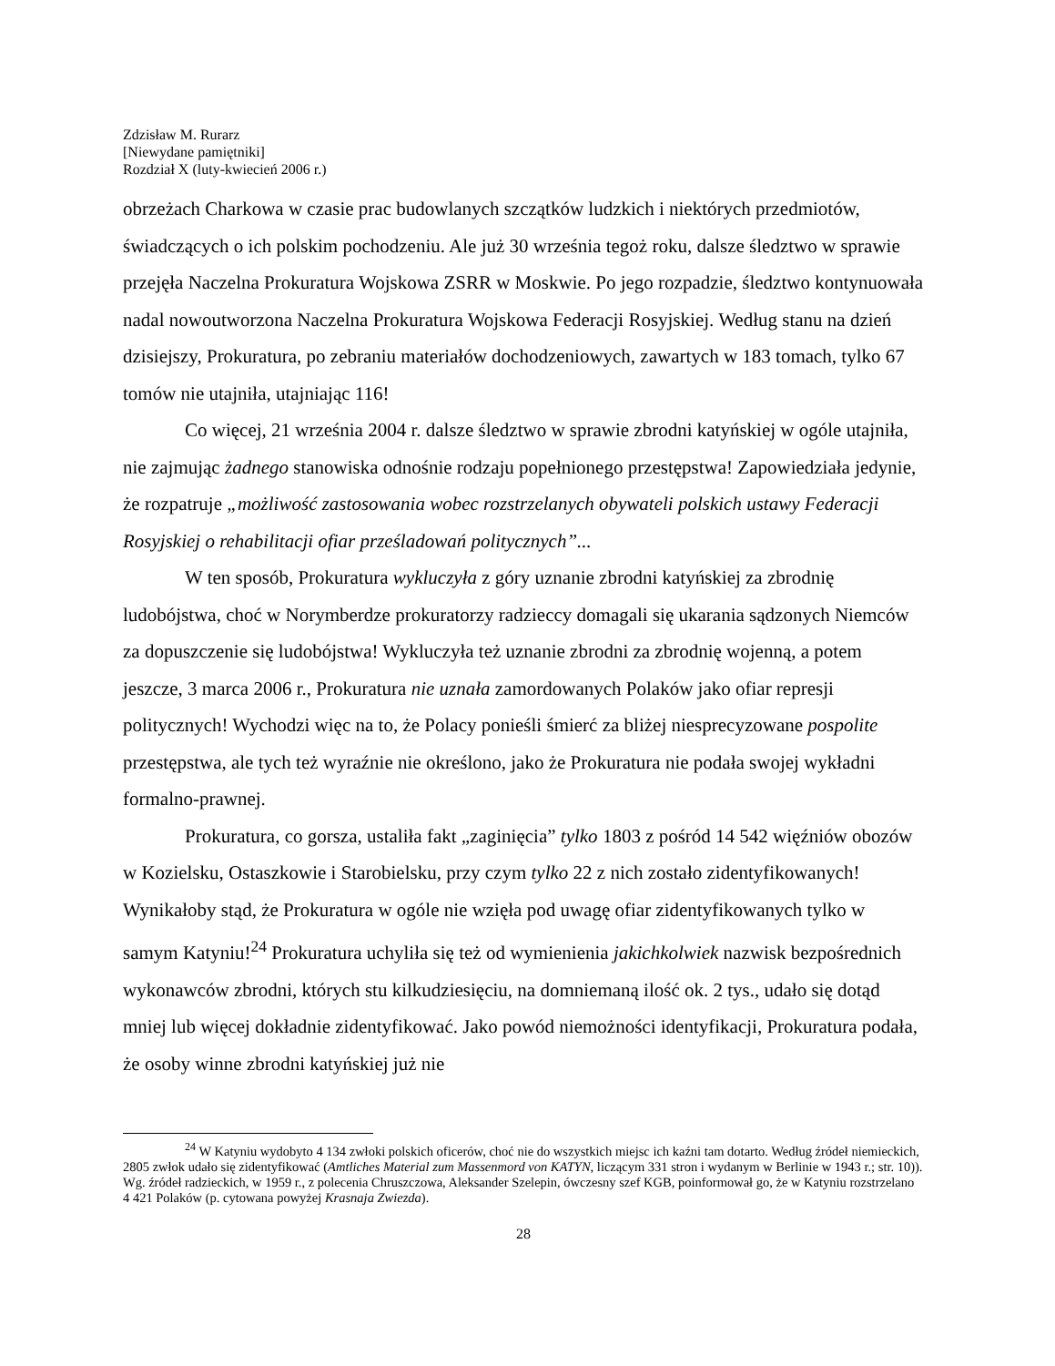Zdzisław M. Rurarz
[Niewydane pamiętniki]
Rozdział X (luty-kwiecień 2006 r.)
obrzeżach Charkowa w czasie prac budowlanych szczątków ludzkich i niektórych przedmiotów, świadczących o ich polskim pochodzeniu. Ale już 30 września tegoż roku, dalsze śledztwo w sprawie przejęła Naczelna Prokuratura Wojskowa ZSRR w Moskwie. Po jego rozpadzie, śledztwo kontynuowała nadal nowoutworzona Naczelna Prokuratura Wojskowa Federacji Rosyjskiej. Według stanu na dzień dzisiejszy, Prokuratura, po zebraniu materiałów dochodzeniowych, zawartych w 183 tomach, tylko 67 tomów nie utajniła, utajniając 116!
Co więcej, 21 września 2004 r. dalsze śledztwo w sprawie zbrodni katyńskiej w ogóle utajniła, nie zajmując żadnego stanowiska odnośnie rodzaju popełnionego przestępstwa! Zapowiedziała jedynie, że rozpatruje „możliwość zastosowania wobec rozstrzelanych obywateli polskich ustawy Federacji Rosyjskiej o rehabilitacji ofiar prześladowań politycznych”...
W ten sposób, Prokuratura wykluczyła z góry uznanie zbrodni katyńskiej za zbrodnię ludobójstwa, choć w Norymberdze prokuratorzy radzieccy domagali się ukarania sądzonych Niemców za dopuszczenie się ludobójstwa! Wykluczyła też uznanie zbrodni za zbrodnię wojenną, a potem jeszcze, 3 marca 2006 r., Prokuratura nie uznała zamordowanych Polaków jako ofiar represji politycznych! Wychodzi więc na to, że Polacy ponieśli śmierć za bliżej niesprecyzowane pospolite przestępstwa, ale tych też wyraźnie nie określono, jako że Prokuratura nie podała swojej wykładni formalno-prawnej.
Prokuratura, co gorsza, ustaliła fakt „zaginięcia” tylko 1803 z pośród 14 542 więźniów obozów w Kozielsku, Ostaszkowie i Starobielsku, przy czym tylko 22 z nich zostało zidentyfikowanych! Wynikałoby stąd, że Prokuratura w ogóle nie wzięła pod uwagę ofiar zidentyfikowanych tylko w samym Katyniu!<sup>24</sup> Prokuratura uchyliła się też od wymienienia jakichkolwiek nazwisk bezpośrednich wykonawców zbrodni, których stu kilkudziesięciu, na domniemaną ilość ok. 2 tys., udało się dotąd mniej lub więcej dokładnie zidentyfikować. Jako powód niemożności identyfikacji, Prokuratura podała, że osoby winne zbrodni katyńskiej już nie
<sup>24</sup> W Katyniu wydobyto 4 134 zwłoki polskich oficerów, choć nie do wszystkich miejsc ich kaźni tam dotarto. Według źródeł niemieckich, 2805 zwłok udało się zidentyfikować (Amtliches Material zum Massenmord von KATYN, liczącym 331 stron i wydanym w Berlinie w 1943 r.; str. 10)). Wg. źródeł radzieckich, w 1959 r., z polecenia Chruszczowa, Aleksander Szelepin, ówczesny szef KGB, poinformował go, że w Katyniu rozstrzelano 4 421 Polaków (p. cytowana powyżej Krasnaja Zwiezda).
28